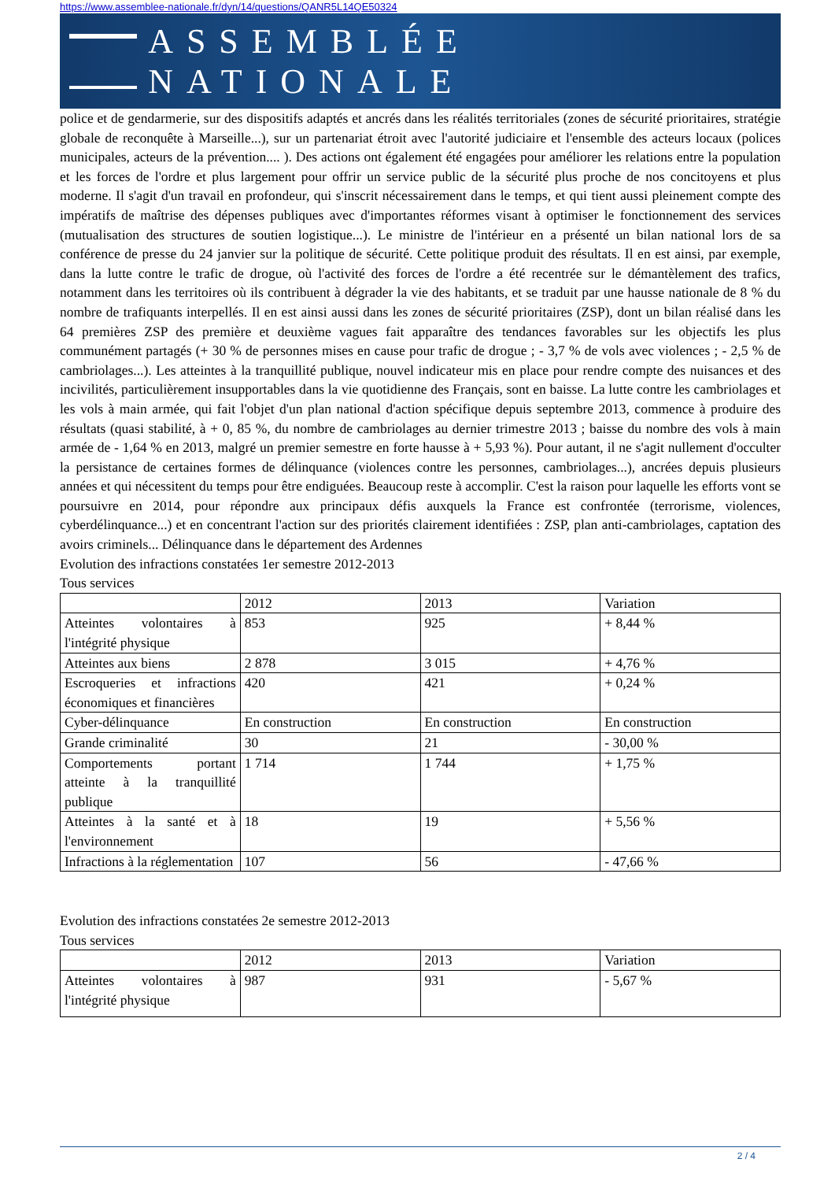https://www.assemblee-nationale.fr/dyn/14/questions/QANR5L14QE50324
ASSEMBLÉE NATIONALE
police et de gendarmerie, sur des dispositifs adaptés et ancrés dans les réalités territoriales (zones de sécurité prioritaires, stratégie globale de reconquête à Marseille...), sur un partenariat étroit avec l'autorité judiciaire et l'ensemble des acteurs locaux (polices municipales, acteurs de la prévention.... ). Des actions ont également été engagées pour améliorer les relations entre la population et les forces de l'ordre et plus largement pour offrir un service public de la sécurité plus proche de nos concitoyens et plus moderne. Il s'agit d'un travail en profondeur, qui s'inscrit nécessairement dans le temps, et qui tient aussi pleinement compte des impératifs de maîtrise des dépenses publiques avec d'importantes réformes visant à optimiser le fonctionnement des services (mutualisation des structures de soutien logistique...). Le ministre de l'intérieur en a présenté un bilan national lors de sa conférence de presse du 24 janvier sur la politique de sécurité. Cette politique produit des résultats. Il en est ainsi, par exemple, dans la lutte contre le trafic de drogue, où l'activité des forces de l'ordre a été recentrée sur le démantèlement des trafics, notamment dans les territoires où ils contribuent à dégrader la vie des habitants, et se traduit par une hausse nationale de 8 % du nombre de trafiquants interpellés. Il en est ainsi aussi dans les zones de sécurité prioritaires (ZSP), dont un bilan réalisé dans les 64 premières ZSP des première et deuxième vagues fait apparaître des tendances favorables sur les objectifs les plus communément partagés (+ 30 % de personnes mises en cause pour trafic de drogue ; - 3,7 % de vols avec violences ; - 2,5 % de cambriolages...). Les atteintes à la tranquillité publique, nouvel indicateur mis en place pour rendre compte des nuisances et des incivilités, particulièrement insupportables dans la vie quotidienne des Français, sont en baisse. La lutte contre les cambriolages et les vols à main armée, qui fait l'objet d'un plan national d'action spécifique depuis septembre 2013, commence à produire des résultats (quasi stabilité, à + 0, 85 %, du nombre de cambriolages au dernier trimestre 2013 ; baisse du nombre des vols à main armée de - 1,64 % en 2013, malgré un premier semestre en forte hausse à + 5,93 %). Pour autant, il ne s'agit nullement d'occulter la persistance de certaines formes de délinquance (violences contre les personnes, cambriolages...), ancrées depuis plusieurs années et qui nécessitent du temps pour être endiguées. Beaucoup reste à accomplir. C'est la raison pour laquelle les efforts vont se poursuivre en 2014, pour répondre aux principaux défis auxquels la France est confrontée (terrorisme, violences, cyberdélinquance...) et en concentrant l'action sur des priorités clairement identifiées : ZSP, plan anti-cambriolages, captation des avoirs criminels... Délinquance dans le département des Ardennes
Evolution des infractions constatées 1er semestre 2012-2013
Tous services
| | 2012 | 2013 | Variation |
| --- | --- | --- | --- |
| Atteintes volontaires à l'intégrité physique | 853 | 925 | + 8,44 % |
| Atteintes aux biens | 2 878 | 3 015 | + 4,76 % |
| Escroqueries et infractions économiques et financières | 420 | 421 | + 0,24 % |
| Cyber-délinquance | En construction | En construction | En construction |
| Grande criminalité | 30 | 21 | - 30,00 % |
| Comportements portant atteinte à la tranquillité publique | 1 714 | 1 744 | + 1,75 % |
| Atteintes à la santé et à l'environnement | 18 | 19 | + 5,56 % |
| Infractions à la réglementation | 107 | 56 | - 47,66 % |
Evolution des infractions constatées 2e semestre 2012-2013
Tous services
| | 2012 | 2013 | Variation |
| --- | --- | --- | --- |
| Atteintes volontaires à l'intégrité physique | 987 | 931 | - 5,67 % |
2 / 4